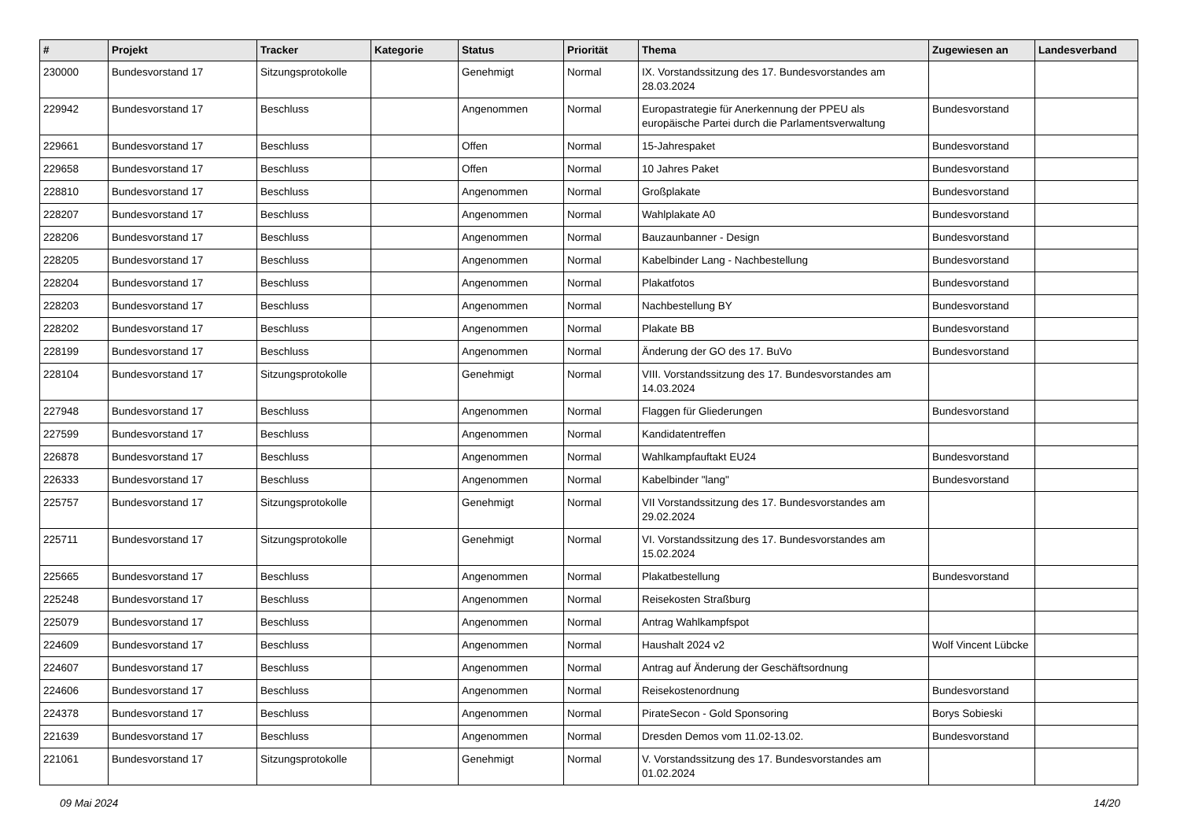| # | Projekt | Tracker | Kategorie | Status | Priorität | Thema | Zugewiesen an | Landesverband |
| --- | --- | --- | --- | --- | --- | --- | --- | --- |
| 230000 | Bundesvorstand 17 | Sitzungsprotokolle | | Genehmigt | Normal | IX. Vorstandssitzung des 17. Bundesvorstandes am 28.03.2024 | | |
| 229942 | Bundesvorstand 17 | Beschluss | | Angenommen | Normal | Europastrategie für Anerkennung der PPEU als europäische Partei durch die Parlamentsverwaltung | Bundesvorstand | |
| 229661 | Bundesvorstand 17 | Beschluss | | Offen | Normal | 15-Jahrespaket | Bundesvorstand | |
| 229658 | Bundesvorstand 17 | Beschluss | | Offen | Normal | 10 Jahres Paket | Bundesvorstand | |
| 228810 | Bundesvorstand 17 | Beschluss | | Angenommen | Normal | Großplakate | Bundesvorstand | |
| 228207 | Bundesvorstand 17 | Beschluss | | Angenommen | Normal | Wahlplakate A0 | Bundesvorstand | |
| 228206 | Bundesvorstand 17 | Beschluss | | Angenommen | Normal | Bauzaunbanner - Design | Bundesvorstand | |
| 228205 | Bundesvorstand 17 | Beschluss | | Angenommen | Normal | Kabelbinder Lang - Nachbestellung | Bundesvorstand | |
| 228204 | Bundesvorstand 17 | Beschluss | | Angenommen | Normal | Plakatfotos | Bundesvorstand | |
| 228203 | Bundesvorstand 17 | Beschluss | | Angenommen | Normal | Nachbestellung BY | Bundesvorstand | |
| 228202 | Bundesvorstand 17 | Beschluss | | Angenommen | Normal | Plakate BB | Bundesvorstand | |
| 228199 | Bundesvorstand 17 | Beschluss | | Angenommen | Normal | Änderung der GO des 17. BuVo | Bundesvorstand | |
| 228104 | Bundesvorstand 17 | Sitzungsprotokolle | | Genehmigt | Normal | VIII. Vorstandssitzung des 17. Bundesvorstandes am 14.03.2024 | | |
| 227948 | Bundesvorstand 17 | Beschluss | | Angenommen | Normal | Flaggen für Gliederungen | Bundesvorstand | |
| 227599 | Bundesvorstand 17 | Beschluss | | Angenommen | Normal | Kandidatentreffen | | |
| 226878 | Bundesvorstand 17 | Beschluss | | Angenommen | Normal | Wahlkampfauftakt EU24 | Bundesvorstand | |
| 226333 | Bundesvorstand 17 | Beschluss | | Angenommen | Normal | Kabelbinder "lang" | Bundesvorstand | |
| 225757 | Bundesvorstand 17 | Sitzungsprotokolle | | Genehmigt | Normal | VII Vorstandssitzung des 17. Bundesvorstandes am 29.02.2024 | | |
| 225711 | Bundesvorstand 17 | Sitzungsprotokolle | | Genehmigt | Normal | VI. Vorstandssitzung des 17. Bundesvorstandes am 15.02.2024 | | |
| 225665 | Bundesvorstand 17 | Beschluss | | Angenommen | Normal | Plakatbestellung | Bundesvorstand | |
| 225248 | Bundesvorstand 17 | Beschluss | | Angenommen | Normal | Reisekosten Straßburg | | |
| 225079 | Bundesvorstand 17 | Beschluss | | Angenommen | Normal | Antrag Wahlkampfspot | | |
| 224609 | Bundesvorstand 17 | Beschluss | | Angenommen | Normal | Haushalt 2024 v2 | Wolf Vincent Lübcke | |
| 224607 | Bundesvorstand 17 | Beschluss | | Angenommen | Normal | Antrag auf Änderung der Geschäftsordnung | | |
| 224606 | Bundesvorstand 17 | Beschluss | | Angenommen | Normal | Reisekostenordnung | Bundesvorstand | |
| 224378 | Bundesvorstand 17 | Beschluss | | Angenommen | Normal | PirateSecon - Gold Sponsoring | Borys Sobieski | |
| 221639 | Bundesvorstand 17 | Beschluss | | Angenommen | Normal | Dresden Demos vom 11.02-13.02. | Bundesvorstand | |
| 221061 | Bundesvorstand 17 | Sitzungsprotokolle | | Genehmigt | Normal | V. Vorstandssitzung des 17. Bundesvorstandes am 01.02.2024 | | |
09 Mai 2024 14/20